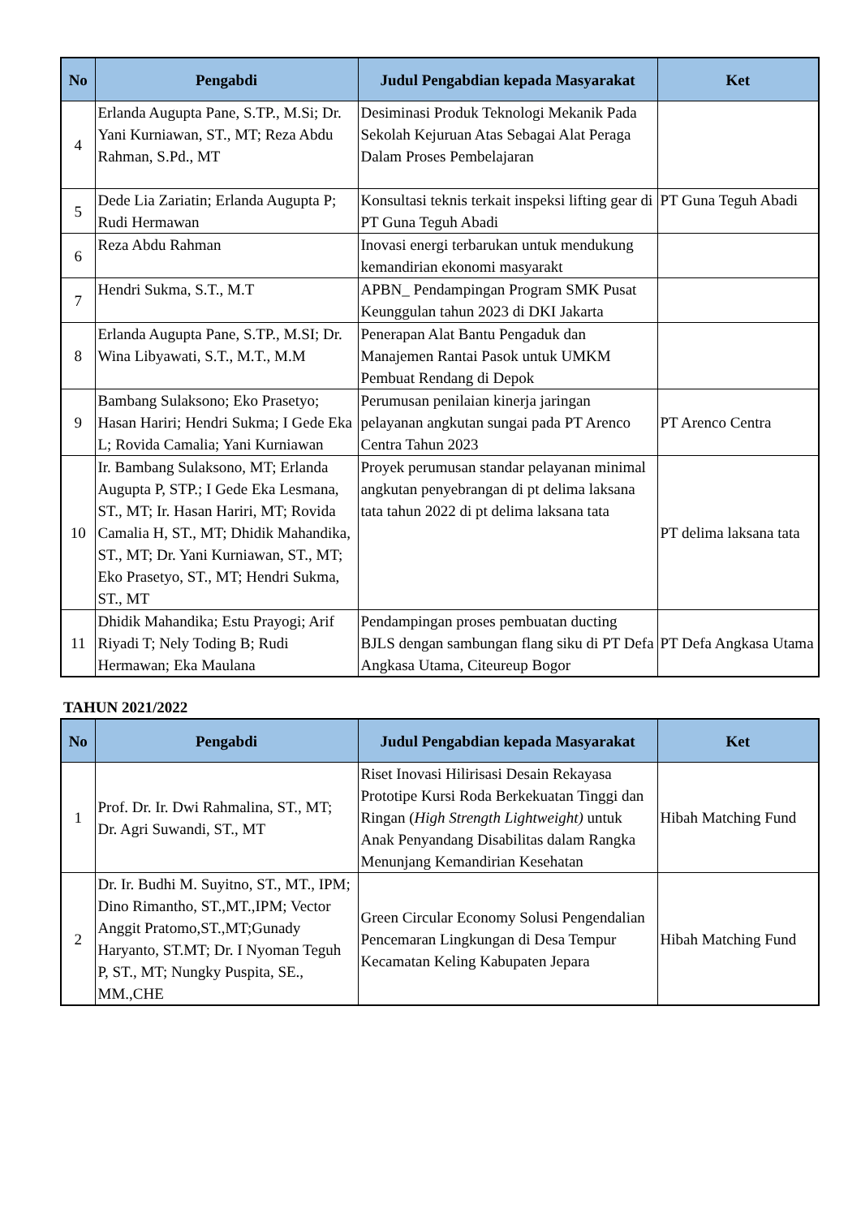| No | Pengabdi | Judul Pengabdian kepada Masyarakat | Ket |
| --- | --- | --- | --- |
| 4 | Erlanda Augupta Pane, S.TP., M.Si; Dr. Yani Kurniawan, ST., MT; Reza Abdu Rahman, S.Pd., MT | Desiminasi Produk Teknologi Mekanik Pada Sekolah Kejuruan Atas Sebagai Alat Peraga Dalam Proses Pembelajaran | |
| 5 | Dede Lia Zariatin; Erlanda Augupta P; Rudi Hermawan | Konsultasi teknis terkait inspeksi lifting gear di PT Guna Teguh Abadi | PT Guna Teguh Abadi |
| 6 | Reza Abdu Rahman | Inovasi energi terbarukan untuk mendukung kemandirian ekonomi masyarakt | |
| 7 | Hendri Sukma, S.T., M.T | APBN_ Pendampingan Program SMK Pusat Keunggulan tahun 2023 di DKI Jakarta | |
| 8 | Erlanda Augupta Pane, S.TP., M.SI; Dr. Wina Libyawati, S.T., M.T., M.M | Penerapan Alat Bantu Pengaduk dan Manajemen Rantai Pasok untuk UMKM Pembuat Rendang di Depok | |
| 9 | Bambang Sulaksono; Eko Prasetyo; Hasan Hariri; Hendri Sukma; I Gede Eka L; Rovida Camalia; Yani Kurniawan | Perumusan penilaian kinerja jaringan pelayanan angkutan sungai pada PT Arenco Centra Tahun 2023 | PT Arenco Centra |
| 10 | Ir. Bambang Sulaksono, MT; Erlanda Augupta P, STP.; I Gede Eka Lesmana, ST., MT; Ir. Hasan Hariri, MT; Rovida Camalia H, ST., MT; Dhidik Mahandika, ST., MT; Dr. Yani Kurniawan, ST., MT; Eko Prasetyo, ST., MT; Hendri Sukma, ST., MT | Proyek perumusan standar pelayanan minimal angkutan penyebrangan di pt delima laksana tata tahun 2022 di pt delima laksana tata | PT delima laksana tata |
| 11 | Dhidik Mahandika; Estu Prayogi; Arif Riyadi T; Nely Toding B; Rudi Hermawan; Eka Maulana | Pendampingan proses pembuatan ducting BJLS dengan sambungan flang siku di PT Defa Angkasa Utama, Citeureup Bogor | PT Defa Angkasa Utama |
TAHUN 2021/2022
| No | Pengabdi | Judul Pengabdian kepada Masyarakat | Ket |
| --- | --- | --- | --- |
| 1 | Prof. Dr. Ir. Dwi Rahmalina, ST., MT; Dr. Agri Suwandi, ST., MT | Riset Inovasi Hilirisasi Desain Rekayasa Prototipe Kursi Roda Berkekuatan Tinggi dan Ringan ( High Strength Lightweight) untuk Anak Penyandang Disabilitas dalam Rangka Menunjang Kemandirian Kesehatan | Hibah Matching Fund |
| 2 | Dr. Ir. Budhi M. Suyitno, ST., MT., IPM; Dino Rimantho, ST.,MT.,IPM; Vector Anggit Pratomo,ST.,MT;Gunady Haryanto, ST.MT; Dr. I Nyoman Teguh P, ST., MT; Nungky Puspita, SE., MM.,CHE | Green Circular Economy Solusi Pengendalian Pencemaran Lingkungan di Desa Tempur Kecamatan Keling Kabupaten Jepara | Hibah Matching Fund |